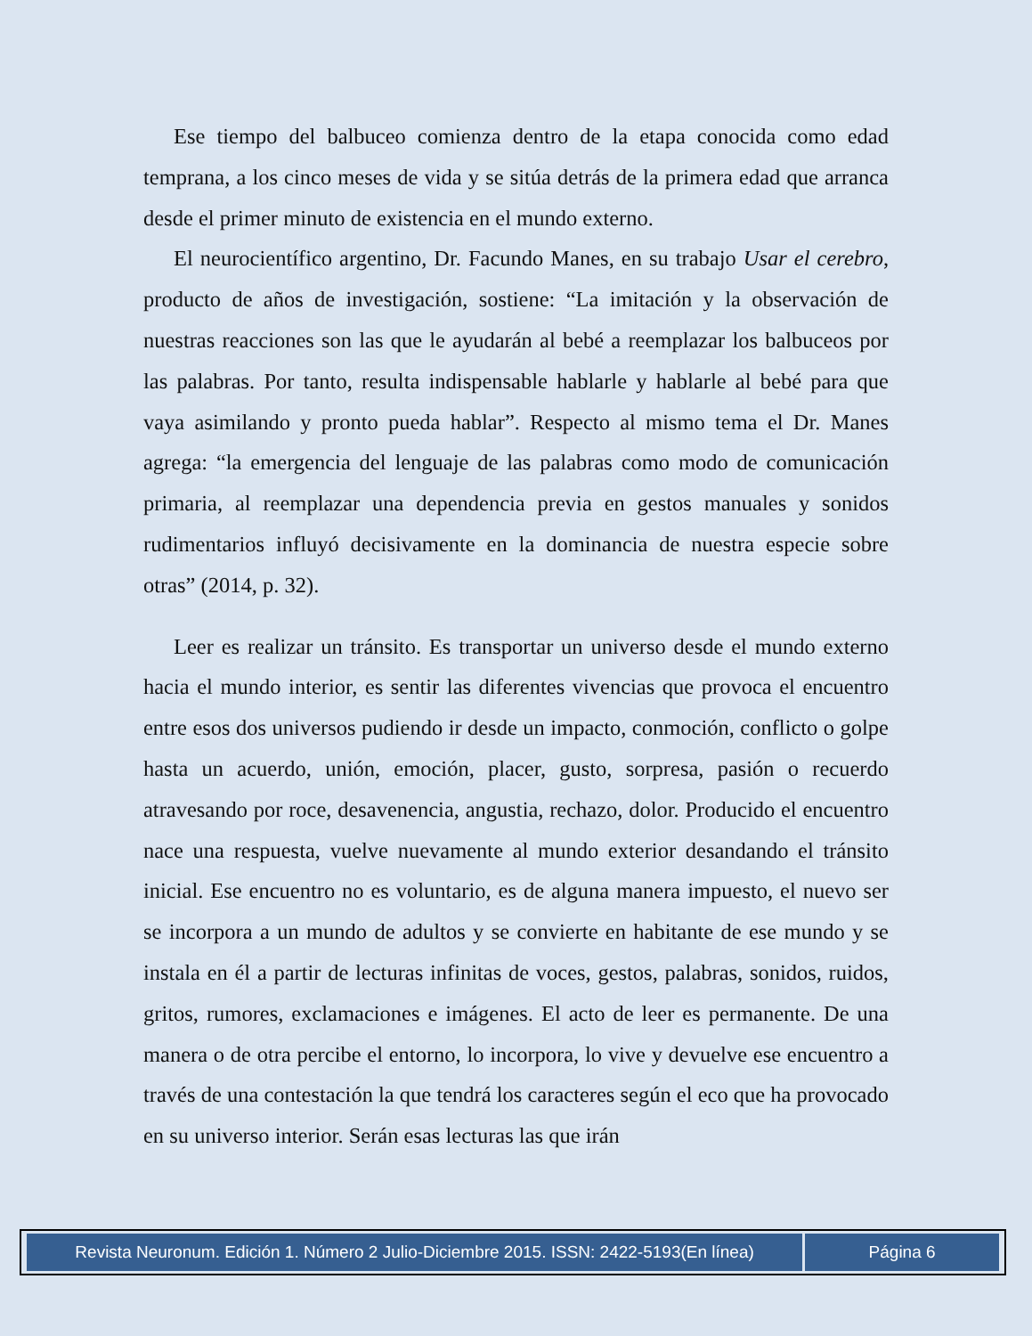Ese tiempo del balbuceo comienza dentro de la etapa conocida como edad temprana, a los cinco meses de vida y se sitúa detrás de la primera edad que arranca desde el primer minuto de existencia en el mundo externo.
El neurocientífico argentino, Dr. Facundo Manes, en su trabajo Usar el cerebro, producto de años de investigación, sostiene: “La imitación y la observación de nuestras reacciones son las que le ayudarán al bebé a reemplazar los balbuceos por las palabras. Por tanto, resulta indispensable hablarle y hablarle al bebé para que vaya asimilando y pronto pueda hablar”. Respecto al mismo tema el Dr. Manes agrega: “la emergencia del lenguaje de las palabras como modo de comunicación primaria, al reemplazar una dependencia previa en gestos manuales y sonidos rudimentarios influyó decisivamente en la dominancia de nuestra especie sobre otras” (2014, p. 32).
Leer es realizar un tránsito. Es transportar un universo desde el mundo externo hacia el mundo interior, es sentir las diferentes vivencias que provoca el encuentro entre esos dos universos pudiendo ir desde un impacto, conmoción, conflicto o golpe hasta un acuerdo, unión, emoción, placer, gusto, sorpresa, pasión o recuerdo atravesando por roce, desavenencia, angustia, rechazo, dolor. Producido el encuentro nace una respuesta, vuelve nuevamente al mundo exterior desandando el tránsito inicial. Ese encuentro no es voluntario, es de alguna manera impuesto, el nuevo ser se incorpora a un mundo de adultos y se convierte en habitante de ese mundo y se instala en él a partir de lecturas infinitas de voces, gestos, palabras, sonidos, ruidos, gritos, rumores, exclamaciones e imágenes. El acto de leer es permanente. De una manera o de otra percibe el entorno, lo incorpora, lo vive y devuelve ese encuentro a través de una contestación la que tendrá los caracteres según el eco que ha provocado en su universo interior. Serán esas lecturas las que irán
| Revista Neuronum. Edición 1. Número 2 Julio-Diciembre 2015. ISSN: 2422-5193(En línea) | Página 6 |